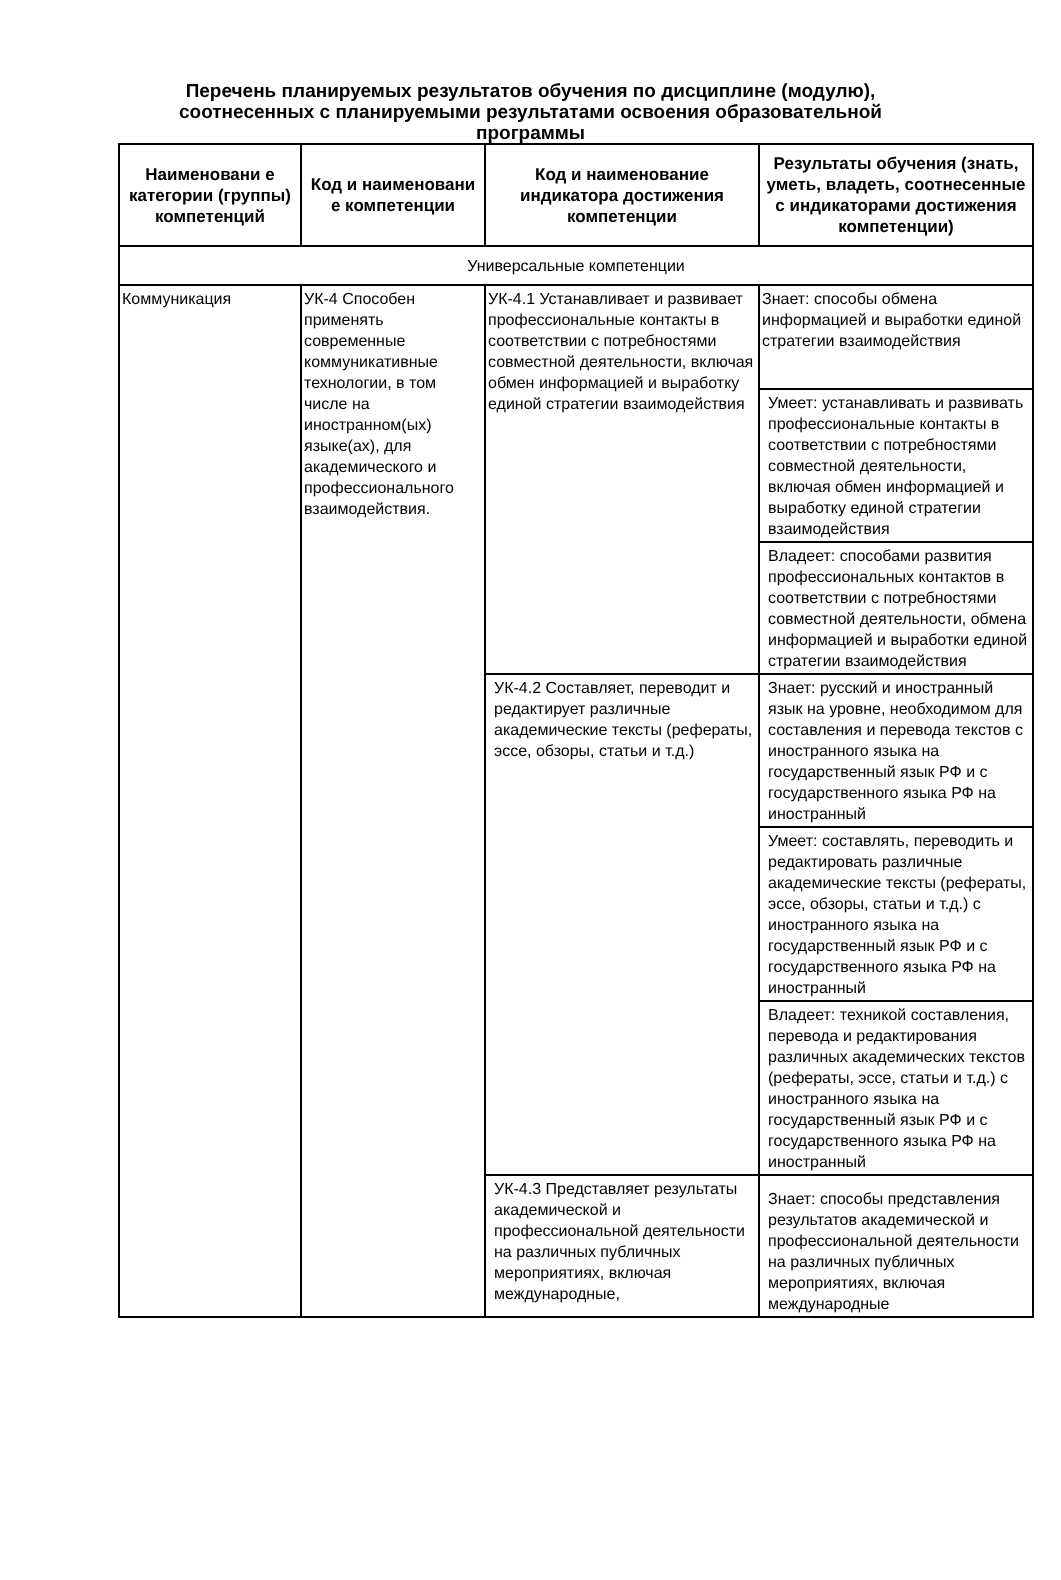Перечень планируемых результатов обучения по дисциплине (модулю), соотнесенных с планируемыми результатами освоения образовательной программы
| Наименовани е категории (группы) компетенций | Код и наименовани е компетенции | Код и наименование индикатора достижения компетенции | Результаты обучения (знать, уметь, владеть, соотнесенные с индикаторами достижения компетенции) |
| --- | --- | --- | --- |
| Универсальные компетенции | | | |
| Коммуникация | УК-4 Способен применять современные коммуникативные технологии, в том числе на иностранном(ых) языке(ах), для академического и профессионального взаимодействия. | УК-4.1 Устанавливает и развивает профессиональные контакты в соответствии с потребностями совместной деятельности, включая обмен информацией и выработку единой стратегии взаимодействия | Знает: способы обмена информацией и выработки единой стратегии взаимодействия |
| | | | Умеет: устанавливать и развивать профессиональные контакты в соответствии с потребностями совместной деятельности, включая обмен информацией и выработку единой стратегии взаимодействия |
| | | | Владеет: способами развития профессиональных контактов в соответствии с потребностями совместной деятельности, обмена информацией и выработки единой стратегии взаимодействия |
| | | УК-4.2 Составляет, переводит и редактирует различные академические тексты (рефераты, эссе, обзоры, статьи и т.д.) | Знает: русский и иностранный язык на уровне, необходимом для составления и перевода текстов с иностранного языка на государственный язык РФ и с государственного языка РФ на иностранный |
| | | | Умеет: составлять, переводить и редактировать различные академические тексты (рефераты, эссе, обзоры, статьи и т.д.) с иностранного языка на государственный язык РФ и с государственного языка РФ на иностранный |
| | | | Владеет: техникой составления, перевода и редактирования различных академических текстов (рефераты, эссе, статьи и т.д.) с иностранного языка на государственный язык РФ и с государственного языка РФ на иностранный |
| | | УК-4.3 Представляет результаты академической и профессиональной деятельности на различных публичных мероприятиях, включая международные, | Знает: способы представления результатов академической и профессиональной деятельности на различных публичных мероприятиях, включая международные |